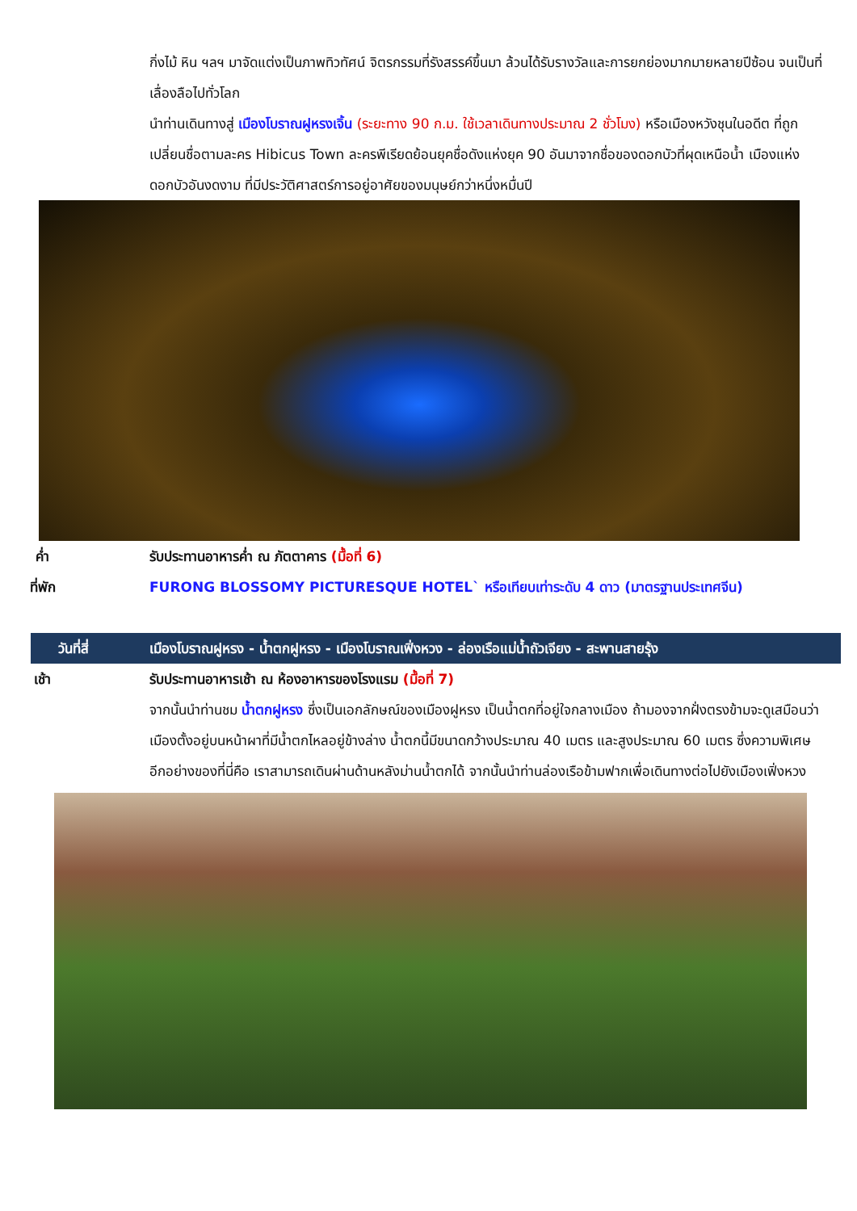กิ่งไม้ หิน ฯลฯ มาจัดแต่งเป็นภาพทิวทัศน์ จิตรกรรมที่รังสรรค์ขึ้นมา ล้วนได้รับรางวัลและการยกย่องมากมายหลายปีซ้อน จนเป็นที่เลื่องลือไปทั่วโลก
นำท่านเดินทางสู่ เมืองโบราณฝูหรงเจิ้น (ระยะทาง 90 ก.ม. ใช้เวลาเดินทางประมาณ 2 ชั่วโมง) หรือเมืองหวังชุนในอดีต ที่ถูกเปลี่ยนชื่อตามละคร Hibicus Town ละครพีเรียดย้อนยุคชื่อดังแห่งยุค 90 อันมาจากชื่อของดอกบัวที่ผุดเหนือน้ำ เมืองแห่งดอกบัวอันงดงาม ที่มีประวัติศาสตร์การอยู่อาศัยของมนุษย์กว่าหนึ่งหมื่นปี
ค่ำ รับประทานอาหารค่ำ ณ ภัตตาคาร (มื้อที่ 6)
ที่พัก FURONG BLOSSOMY PICTURESQUE HOTEL` หรือเทียบเท่าระดับ 4 ดาว (มาตรฐานประเทศจีน)
วันที่สี่ เมืองโบราณฝูหรง - น้ำตกฝูหรง - เมืองโบราณเฟิ่งหวง - ล่องเรือแม่น้ำถัวเจียง - สะพานสายรุ้ง
เช้า รับประทานอาหารเช้า ณ ห้องอาหารของโรงแรม (มื้อที่ 7)
จากนั้นนำท่านชม น้ำตกฝูหรง ซึ่งเป็นเอกลักษณ์ของเมืองฝูหรง เป็นน้ำตกที่อยู่ใจกลางเมือง ถ้ามองจากฝั่งตรงข้ามจะดูเสมือนว่าเมืองตั้งอยู่บนหน้าผาที่มีน้ำตกไหลอยู่ข้างล่าง น้ำตกนี้มีขนาดกว้างประมาณ 40 เมตร และสูงประมาณ 60 เมตร ซึ่งความพิเศษอีกอย่างของที่นี่คือ เราสามารถเดินผ่านด้านหลังม่านน้ำตกได้ จากนั้นนำท่านล่องเรือข้ามฟากเพื่อเดินทางต่อไปยังเมืองเฟิ่งหวง